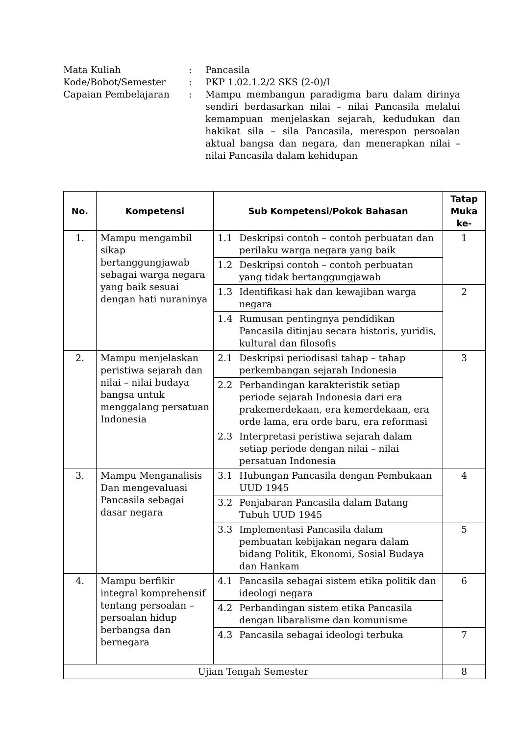| Mata Kuliah | : | Pancasila |
| Kode/Bobot/Semester | : | PKP 1.02.1.2/2 SKS (2-0)/I |
| Capaian Pembelajaran | : | Mampu membangun paradigma baru dalam dirinya sendiri berdasarkan nilai – nilai Pancasila melalui kemampuan menjelaskan sejarah, kedudukan dan hakikat sila – sila Pancasila, merespon persoalan aktual bangsa dan negara, dan menerapkan nilai – nilai Pancasila dalam kehidupan |
| No. | Kompetensi | Sub Kompetensi/Pokok Bahasan | Tatap Muka ke- |
| --- | --- | --- | --- |
| 1. | Mampu mengambil sikap bertanggungjawab sebagai warga negara yang baik sesuai dengan hati nuraninya | 1.1 Deskripsi contoh – contoh perbuatan dan perilaku warga negara yang baik | 1 |
| | | 1.2 Deskripsi contoh – contoh perbuatan yang tidak bertanggungjawab | |
| | | 1.3 Identifikasi hak dan kewajiban warga negara | 2 |
| | | 1.4 Rumusan pentingnya pendidikan Pancasila ditinjau secara historis, yuridis, kultural dan filosofis | |
| 2. | Mampu menjelaskan peristiwa sejarah dan nilai – nilai budaya bangsa untuk menggalang persatuan Indonesia | 2.1 Deskripsi periodisasi tahap – tahap perkembangan sejarah Indonesia | 3 |
| | | 2.2 Perbandingan karakteristik setiap periode sejarah Indonesia dari era prakemerdekaan, era kemerdekaan, era orde lama, era orde baru, era reformasi | |
| | | 2.3 Interpretasi peristiwa sejarah dalam setiap periode dengan nilai – nilai persatuan Indonesia | |
| 3. | Mampu Menganalisis Dan mengevaluasi Pancasila sebagai dasar negara | 3.1 Hubungan Pancasila dengan Pembukaan UUD 1945 | 4 |
| | | 3.2 Penjabaran Pancasila dalam Batang Tubuh UUD 1945 | |
| | | 3.3 Implementasi Pancasila dalam pembuatan kebijakan negara dalam bidang Politik, Ekonomi, Sosial Budaya dan Hankam | 5 |
| 4. | Mampu berfikir integral komprehensif tentang persoalan – persoalan hidup berbangsa dan bernegara | 4.1 Pancasila sebagai sistem etika politik dan ideologi negara | 6 |
| | | 4.2 Perbandingan sistem etika Pancasila dengan libaralisme dan komunisme | |
| | | 4.3 Pancasila sebagai ideologi terbuka | 7 |
| Ujian Tengah Semester | | | 8 |